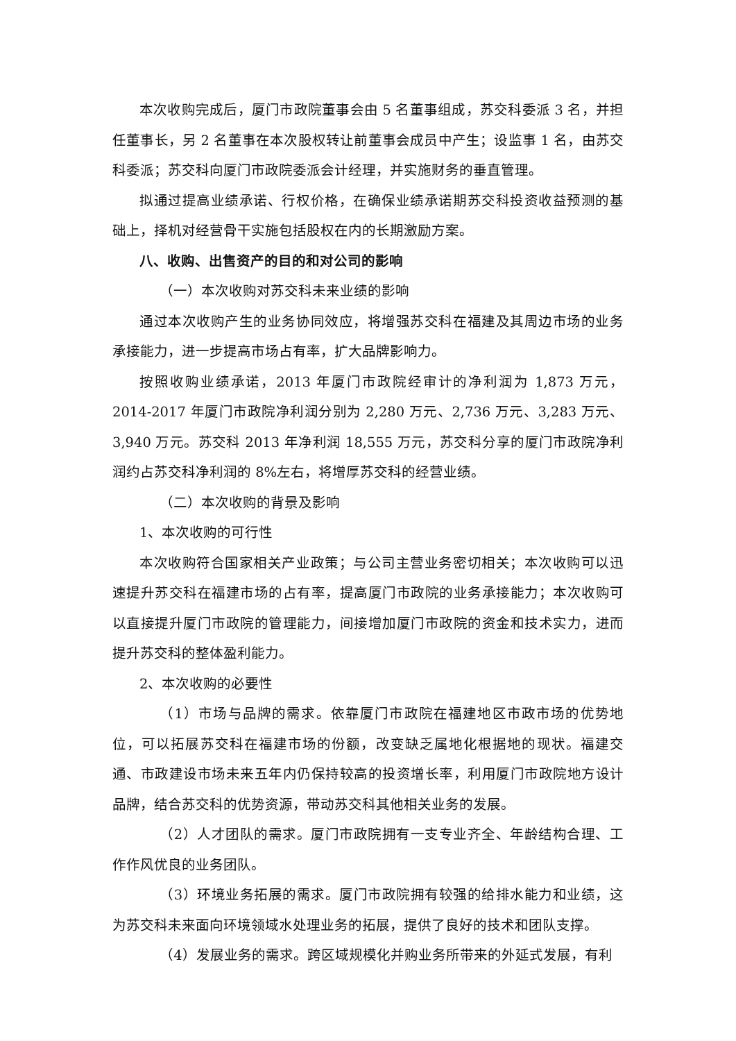本次收购完成后，厦门市政院董事会由 5 名董事组成，苏交科委派 3 名，并担任董事长，另 2 名董事在本次股权转让前董事会成员中产生；设监事 1 名，由苏交科委派；苏交科向厦门市政院委派会计经理，并实施财务的垂直管理。
拟通过提高业绩承诺、行权价格，在确保业绩承诺期苏交科投资收益预测的基础上，择机对经营骨干实施包括股权在内的长期激励方案。
八、收购、出售资产的目的和对公司的影响
（一）本次收购对苏交科未来业绩的影响
通过本次收购产生的业务协同效应，将增强苏交科在福建及其周边市场的业务承接能力，进一步提高市场占有率，扩大品牌影响力。
按照收购业绩承诺，2013 年厦门市政院经审计的净利润为 1,873 万元，2014-2017 年厦门市政院净利润分别为 2,280 万元、2,736 万元、3,283 万元、3,940 万元。苏交科 2013 年净利润 18,555 万元，苏交科分享的厦门市政院净利润约占苏交科净利润的 8%左右，将增厚苏交科的经营业绩。
（二）本次收购的背景及影响
1、本次收购的可行性
本次收购符合国家相关产业政策；与公司主营业务密切相关；本次收购可以迅速提升苏交科在福建市场的占有率，提高厦门市政院的业务承接能力；本次收购可以直接提升厦门市政院的管理能力，间接增加厦门市政院的资金和技术实力，进而提升苏交科的整体盈利能力。
2、本次收购的必要性
（1）市场与品牌的需求。依靠厦门市政院在福建地区市政市场的优势地位，可以拓展苏交科在福建市场的份额，改变缺乏属地化根据地的现状。福建交通、市政建设市场未来五年内仍保持较高的投资增长率，利用厦门市政院地方设计品牌，结合苏交科的优势资源，带动苏交科其他相关业务的发展。
（2）人才团队的需求。厦门市政院拥有一支专业齐全、年龄结构合理、工作作风优良的业务团队。
（3）环境业务拓展的需求。厦门市政院拥有较强的给排水能力和业绩，这为苏交科未来面向环境领域水处理业务的拓展，提供了良好的技术和团队支撑。
（4）发展业务的需求。跨区域规模化并购业务所带来的外延式发展，有利